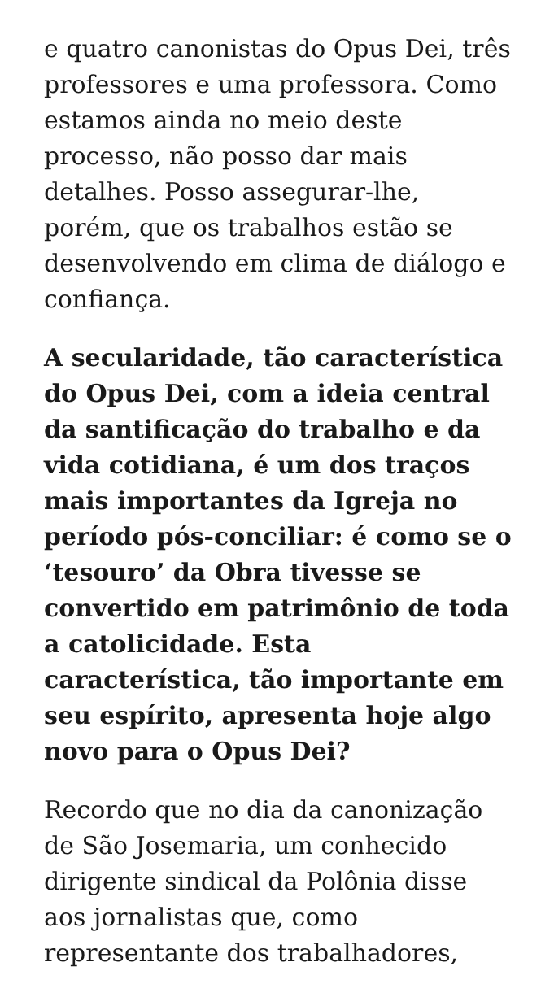e quatro canonistas do Opus Dei, três professores e uma professora. Como estamos ainda no meio deste processo, não posso dar mais detalhes. Posso assegurar-lhe, porém, que os trabalhos estão se desenvolvendo em clima de diálogo e confiança.
A secularidade, tão característica do Opus Dei, com a ideia central da santificação do trabalho e da vida cotidiana, é um dos traços mais importantes da Igreja no período pós-conciliar: é como se o ‘tesouro’ da Obra tivesse se convertido em patrimônio de toda a catolicidade. Esta característica, tão importante em seu espírito, apresenta hoje algo novo para o Opus Dei?
Recordo que no dia da canonização de São Josemaria, um conhecido dirigente sindical da Polônia disse aos jornalistas que, como representante dos trabalhadores,